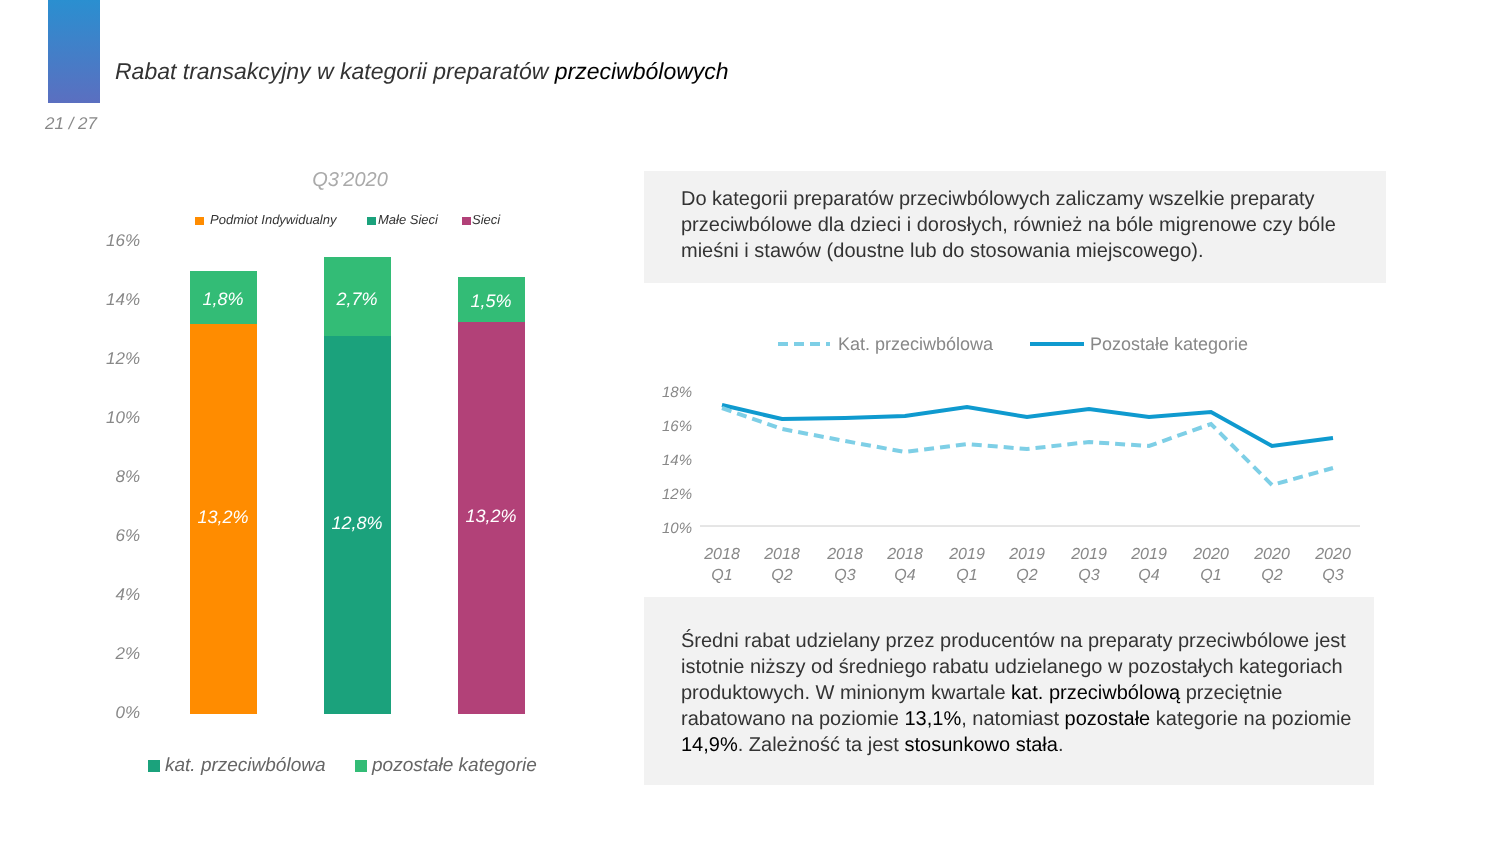Rabat transakcyjny w kategorii preparatów przeciwbólowych
21 / 27
Q3’2020
Podmiot Indywidualny
Małe Sieci
Sieci
16%
14%
12%
10%
8%
6%
4%
2%
0%
1,8%
2,7%
1,5%
13,2%
12,8%
13,2%
kat. przeciwbólowa
pozostałe kategorie
Do kategorii preparatów przeciwbólowych zaliczamy wszelkie preparaty przeciwbólowe dla dzieci i dorosłych, również na bóle migrenowe czy bóle mieśni i stawów (doustne lub do stosowania miejscowego).
Kat. przeciwbólowa
Pozostałe kategorie
18%
16%
14%
12%
10%
2018
2018
2018
2018
2019
2019
2019
2019
2020
2020
2020
Q1
Q2
Q3
Q4
Q1
Q2
Q3
Q4
Q1
Q2
Q3
Średni rabat udzielany przez producentów na preparaty przeciwbólowe jest istotnie niższy od średniego rabatu udzielanego w pozostałych kategoriach produktowych. W minionym kwartale kat. przeciwbólową przeciętnie rabatowano na poziomie 13,1%, natomiast pozostałe kategorie na poziomie 14,9%. Zależność ta jest stosunkowo stała.